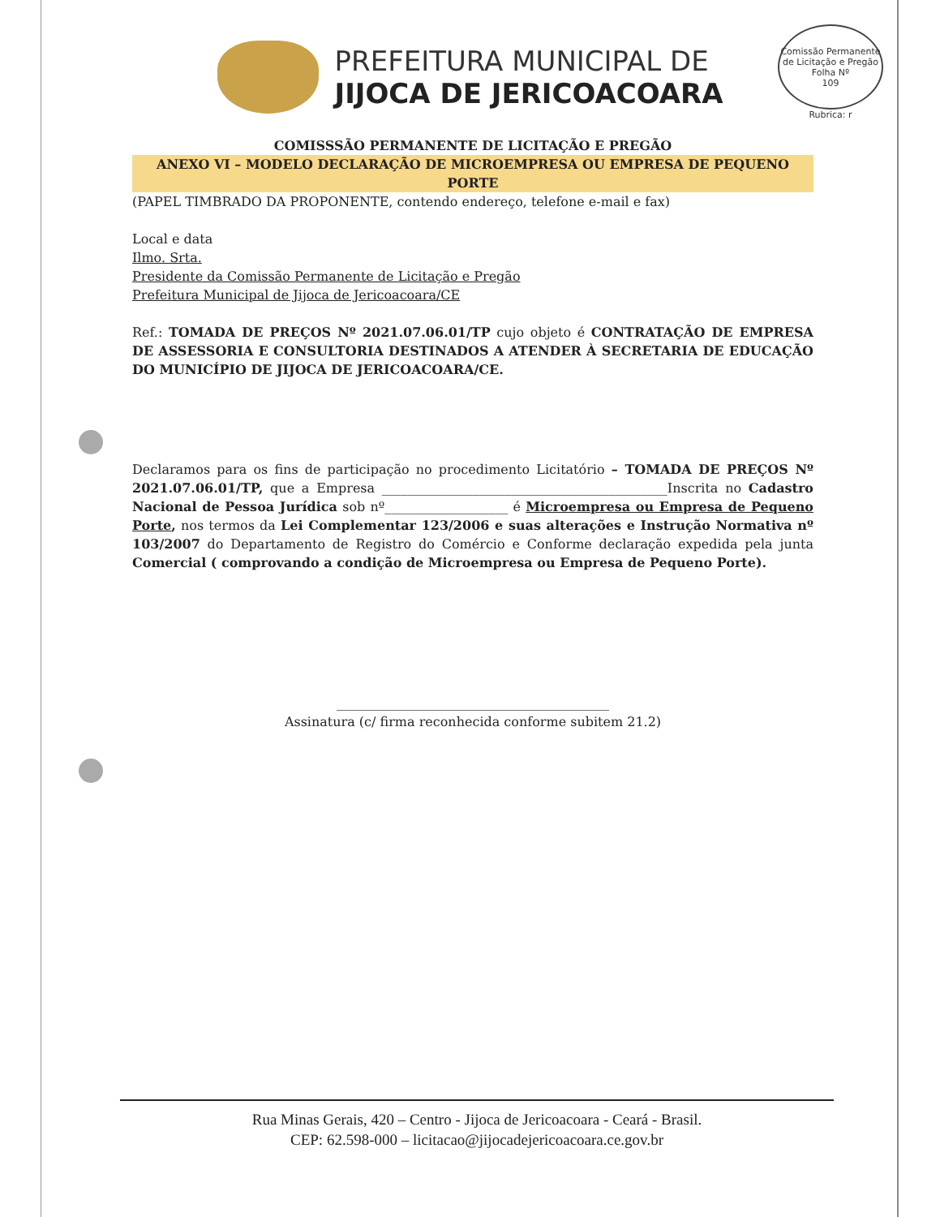Comissão Permanente de Licitação e Pregão
Folha Nº
109
Rubrica: r
PREFEITURA MUNICIPAL DE
JIJOCA DE JERICOACOARA
COMISSSÃO PERMANENTE DE LICITAÇÃO E PREGÃO
ANEXO VI – MODELO DECLARAÇÃO DE MICROEMPRESA OU EMPRESA DE PEQUENO PORTE
(PAPEL TIMBRADO DA PROPONENTE, contendo endereço, telefone e-mail e fax)
Local e data
Ilmo. Srta.
Presidente da Comissão Permanente de Licitação e Pregão
Prefeitura Municipal de Jijoca de Jericoacoara/CE
Ref.: TOMADA DE PREÇOS Nº 2021.07.06.01/TP cujo objeto é CONTRATAÇÃO DE EMPRESA DE ASSESSORIA E CONSULTORIA DESTINADOS A ATENDER À SECRETARIA DE EDUCAÇÃO DO MUNICÍPIO DE JIJOCA DE JERICOACOARA/CE.
Declaramos para os fins de participação no procedimento Licitatório – TOMADA DE PREÇOS Nº 2021.07.06.01/TP, que a Empresa ____________________________________________Inscrita no Cadastro Nacional de Pessoa Jurídica sob nº___________________ é Microempresa ou Empresa de Pequeno Porte, nos termos da Lei Complementar 123/2006 e suas alterações e Instrução Normativa nº 103/2007 do Departamento de Registro do Comércio e Conforme declaração expedida pela junta Comercial ( comprovando a condição de Microempresa ou Empresa de Pequeno Porte).
__________________________________________
Assinatura (c/ firma reconhecida conforme subitem 21.2)
Rua Minas Gerais, 420 – Centro - Jijoca de Jericoacoara - Ceará - Brasil.
CEP: 62.598-000 – licitacao@jijocadejericoacoara.ce.gov.br